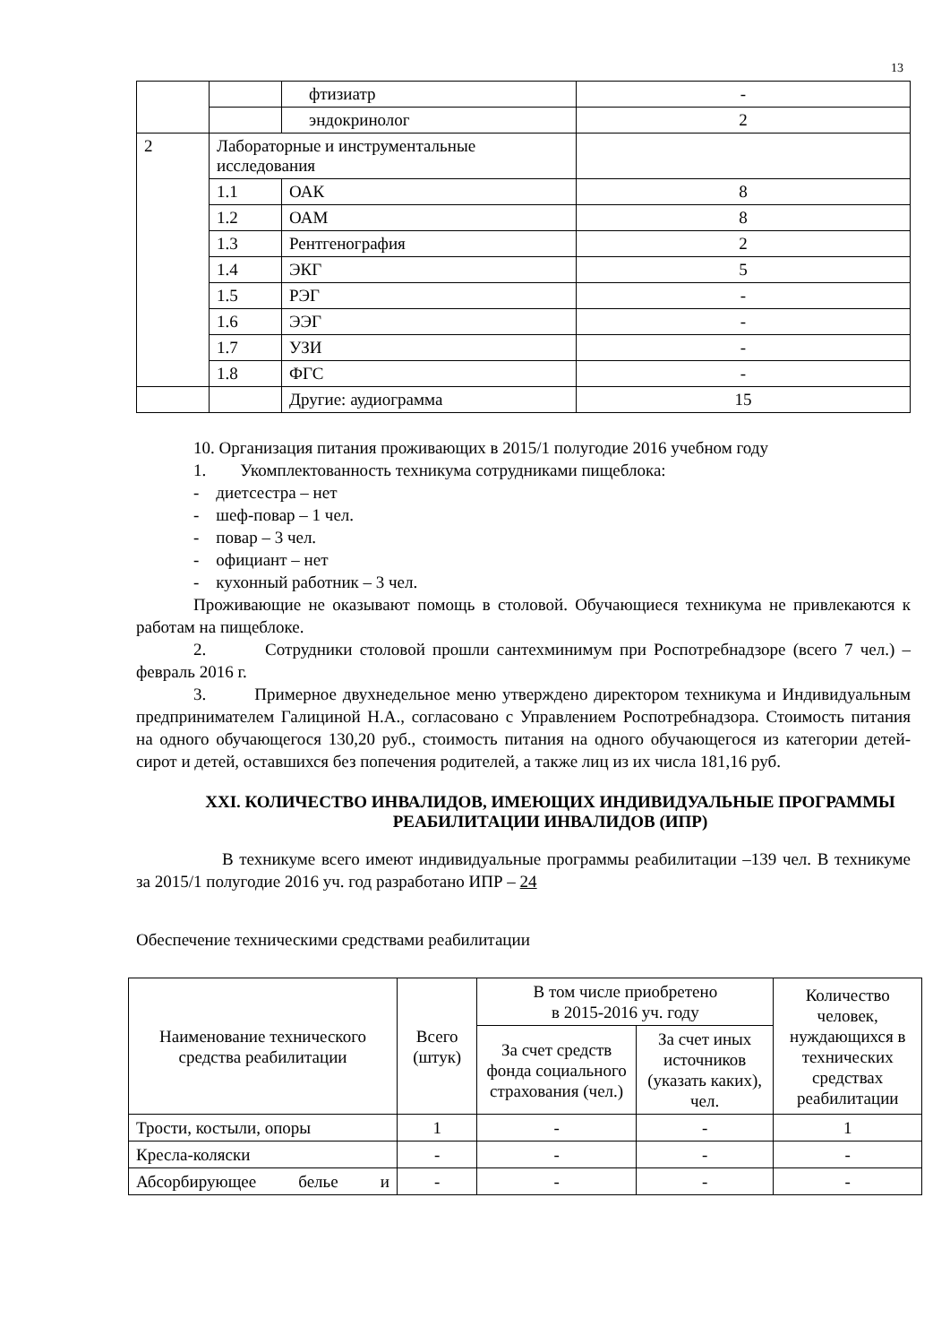13
| | | фтизиатр | - |
| | | эндокринолог | 2 |
| 2 | Лабораторные и инструментальные исследования | | |
| | 1.1 | ОАК | 8 |
| | 1.2 | ОАМ | 8 |
| | 1.3 | Рентгенография | 2 |
| | 1.4 | ЭКГ | 5 |
| | 1.5 | РЭГ | - |
| | 1.6 | ЭЭГ | - |
| | 1.7 | УЗИ | - |
| | 1.8 | ФГС | - |
| | | Другие: аудиограмма | 15 |
10. Организация питания проживающих в 2015/1 полугодие 2016 учебном году
1. Укомплектованность техникума сотрудниками пищеблока:
- диетсестра – нет
- шеф-повар – 1 чел.
- повар – 3 чел.
- официант – нет
- кухонный работник – 3 чел.
Проживающие не оказывают помощь в столовой. Обучающиеся техникума не привлекаются к работам на пищеблоке.
2. Сотрудники столовой прошли сантехминимум при Роспотребнадзоре (всего 7 чел.) – февраль 2016 г.
3. Примерное двухнедельное меню утверждено директором техникума и Индивидуальным предпринимателем Галициной Н.А., согласовано с Управлением Роспотребнадзора. Стоимость питания на одного обучающегося 130,20 руб., стоимость питания на одного обучающегося из категории детей-сирот и детей, оставшихся без попечения родителей, а также лиц из их числа 181,16 руб.
XXI. КОЛИЧЕСТВО ИНВАЛИДОВ, ИМЕЮЩИХ ИНДИВИДУАЛЬНЫЕ ПРОГРАММЫ РЕАБИЛИТАЦИИ ИНВАЛИДОВ (ИПР)
В техникуме всего имеют индивидуальные программы реабилитации –139 чел. В техникуме за 2015/1 полугодие 2016 уч. год разработано ИПР – 24
Обеспечение техническими средствами реабилитации
| Наименование технического средства реабилитации | Всего (штук) | В том числе приобретено в 2015-2016 уч. году | | Количество человек, нуждающихся в технических средствах реабилитации |
| --- | --- | --- | --- | --- |
| | | За счет средств фонда социального страхования (чел.) | За счет иных источников (указать каких), чел. | |
| Трости, костыли, опоры | 1 | - | - | 1 |
| Кресла-коляски | - | - | - | - |
| Абсорбирующее белье и | - | - | - | - |